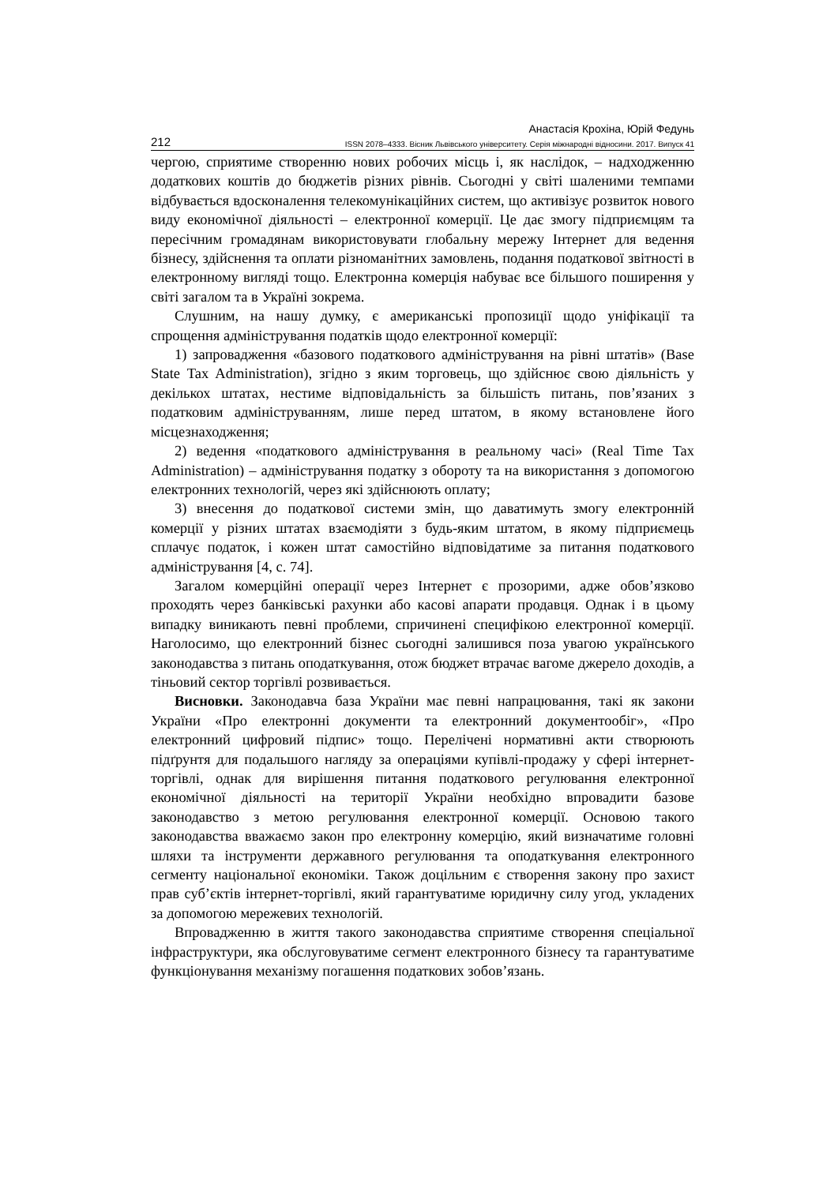Анастасія Крохіна, Юрій Федунь
212 ISSN 2078–4333. Вісник Львівського університету. Серія міжнародні відносини. 2017. Випуск 41
чергою, сприятиме створенню нових робочих місць і, як наслідок, – надходженню додаткових коштів до бюджетів різних рівнів. Сьогодні у світі шаленими темпами відбувається вдосконалення телекомунікаційних систем, що активізує розвиток нового виду економічної діяльності – електронної комерції. Це дає змогу підприємцям та пересічним громадянам використовувати глобальну мережу Інтернет для ведення бізнесу, здійснення та оплати різноманітних замовлень, подання податкової звітності в електронному вигляді тощо. Електронна комерція набуває все більшого поширення у світі загалом та в Україні зокрема.
Слушним, на нашу думку, є американські пропозиції щодо уніфікації та спрощення адміністрування податків щодо електронної комерції:
1) запровадження «базового податкового адміністрування на рівні штатів» (Base State Tax Administration), згідно з яким торговець, що здійснює свою діяльність у декількох штатах, нестиме відповідальність за більшість питань, пов’язаних з податковим адмініструванням, лише перед штатом, в якому встановлене його місцезнаходження;
2) ведення «податкового адміністрування в реальному часі» (Real Time Tax Administration) – адміністрування податку з обороту та на використання з допомогою електронних технологій, через які здійснюють оплату;
3) внесення до податкової системи змін, що даватимуть змогу електронній комерції у різних штатах взаємодіяти з будь-яким штатом, в якому підприємець сплачує податок, і кожен штат самостійно відповідатиме за питання податкового адміністрування [4, с. 74].
Загалом комерційні операції через Інтернет є прозорими, адже обов’язково проходять через банківські рахунки або касові апарати продавця. Однак і в цьому випадку виникають певні проблеми, спричинені специфікою електронної комерції. Наголосимо, що електронний бізнес сьогодні залишився поза увагою українського законодавства з питань оподаткування, отож бюджет втрачає вагоме джерело доходів, а тіньовий сектор торгівлі розвивається.
Висновки. Законодавча база України має певні напрацювання, такі як закони України «Про електронні документи та електронний документообіг», «Про електронний цифровий підпис» тощо. Перелічені нормативні акти створюють підґрунтя для подальшого нагляду за операціями купівлі-продажу у сфері інтернет-торгівлі, однак для вирішення питання податкового регулювання електронної економічної діяльності на території України необхідно впровадити базове законодавство з метою регулювання електронної комерції. Основою такого законодавства вважаємо закон про електронну комерцію, який визначатиме головні шляхи та інструменти державного регулювання та оподаткування електронного сегменту національної економіки. Також доцільним є створення закону про захист прав суб’єктів інтернет-торгівлі, який гарантуватиме юридичну силу угод, укладених за допомогою мережевих технологій.
Впровадженню в життя такого законодавства сприятиме створення спеціальної інфраструктури, яка обслуговуватиме сегмент електронного бізнесу та гарантуватиме функціонування механізму погашення податкових зобов’язань.